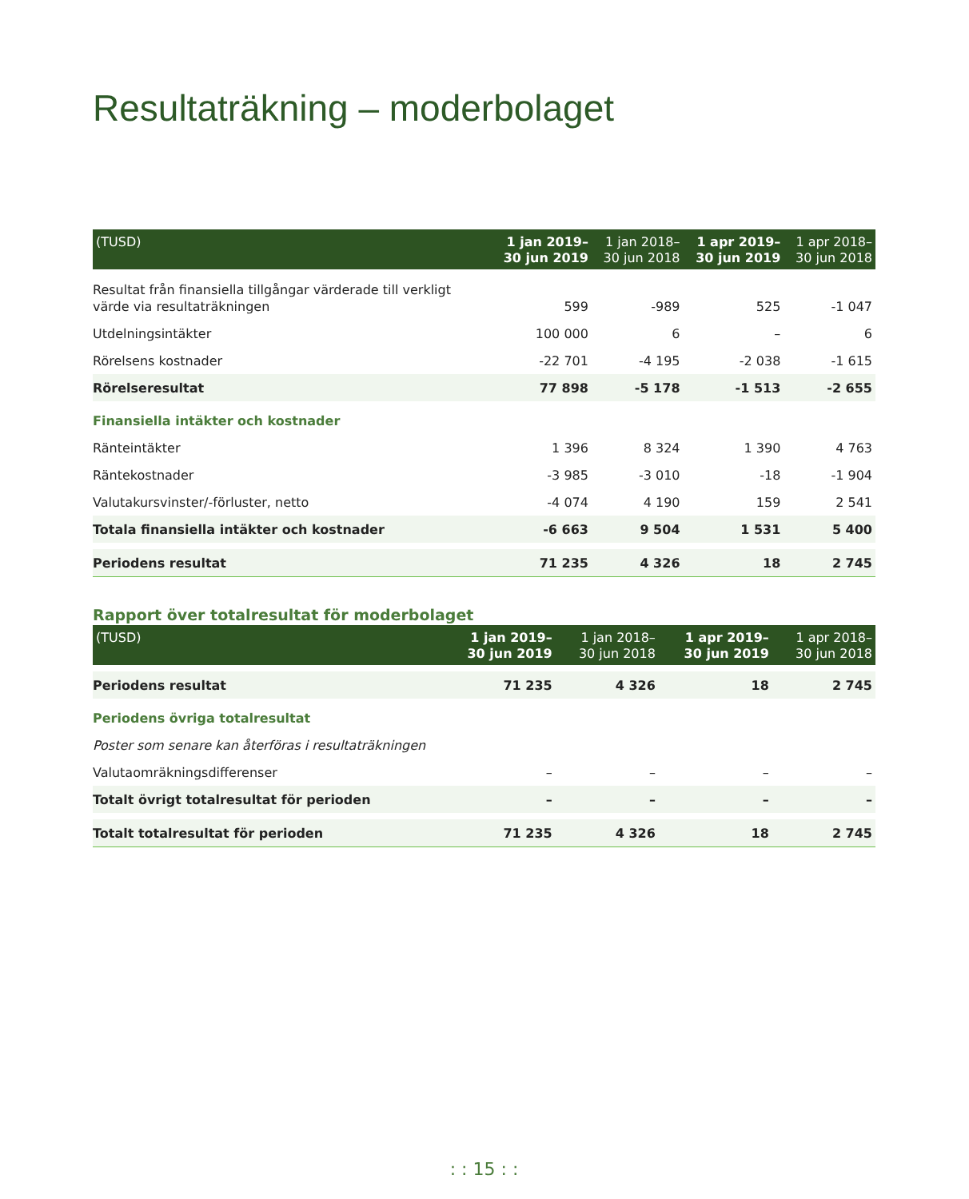Resultaträkning – moderbolaget
| (TUSD) | 1 jan 2019– 30 jun 2019 | 1 jan 2018– 30 jun 2018 | 1 apr 2019– 30 jun 2019 | 1 apr 2018– 30 jun 2018 |
| --- | --- | --- | --- | --- |
| Resultat från finansiella tillgångar värderade till verkligt värde via resultaträkningen | 599 | -989 | 525 | -1 047 |
| Utdelningsintäkter | 100 000 | 6 | – | 6 |
| Rörelsens kostnader | -22 701 | -4 195 | -2 038 | -1 615 |
| Rörelseresultat | 77 898 | -5 178 | -1 513 | -2 655 |
| Finansiella intäkter och kostnader | | | | |
| Ränteintäkter | 1 396 | 8 324 | 1 390 | 4 763 |
| Räntekostnader | -3 985 | -3 010 | -18 | -1 904 |
| Valutakursvinster/-förluster, netto | -4 074 | 4 190 | 159 | 2 541 |
| Totala finansiella intäkter och kostnader | -6 663 | 9 504 | 1 531 | 5 400 |
| Periodens resultat | 71 235 | 4 326 | 18 | 2 745 |
Rapport över totalresultat för moderbolaget
| (TUSD) | 1 jan 2019– 30 jun 2019 | 1 jan 2018– 30 jun 2018 | 1 apr 2019– 30 jun 2019 | 1 apr 2018– 30 jun 2018 |
| --- | --- | --- | --- | --- |
| Periodens resultat | 71 235 | 4 326 | 18 | 2 745 |
| Periodens övriga totalresultat | | | | |
| Poster som senare kan återföras i resultaträkningen | | | | |
| Valutaomräkningsdifferenser | – | – | – | – |
| Totalt övrigt totalresultat för perioden | – | – | – | – |
| Totalt totalresultat för perioden | 71 235 | 4 326 | 18 | 2 745 |
: : 15 : :